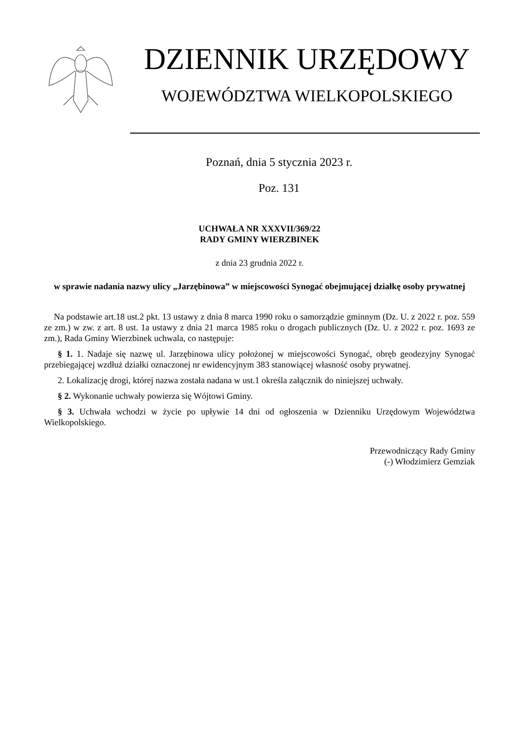DZIENNIK URZĘDOWY
WOJEWÓDZTWA WIELKOPOLSKIEGO
Poznań, dnia 5 stycznia 2023 r.
Poz. 131
UCHWAŁA NR XXXVII/369/22
RADY GMINY WIERZBINEK
z dnia 23 grudnia 2022 r.
w sprawie nadania nazwy ulicy „Jarzębinowa” w miejscowości Synogać obejmującej działkę osoby prywatnej
Na podstawie art.18 ust.2 pkt. 13 ustawy z dnia 8 marca 1990 roku o samorządzie gminnym (Dz. U. z 2022 r. poz. 559 ze zm.) w zw. z art. 8 ust. 1a ustawy z dnia 21 marca 1985 roku o drogach publicznych (Dz. U. z 2022 r. poz. 1693 ze zm.), Rada Gminy Wierzbinek uchwala, co następuje:
§ 1. 1. Nadaje się nazwę ul. Jarzębinowa ulicy położonej w miejscowości Synogać, obręb geodezyjny Synogać przebiegającej wzdłuż działki oznaczonej nr ewidencyjnym 383 stanowiącej własność osoby prywatnej.
2. Lokalizację drogi, której nazwa została nadana w ust.1 określa załącznik do niniejszej uchwały.
§ 2. Wykonanie uchwały powierza się Wójtowi Gminy.
§ 3. Uchwała wchodzi w życie po upływie 14 dni od ogłoszenia w Dzienniku Urzędowym Województwa Wielkopolskiego.
Przewodniczący Rady Gminy
(-) Włodzimierz Gemziak